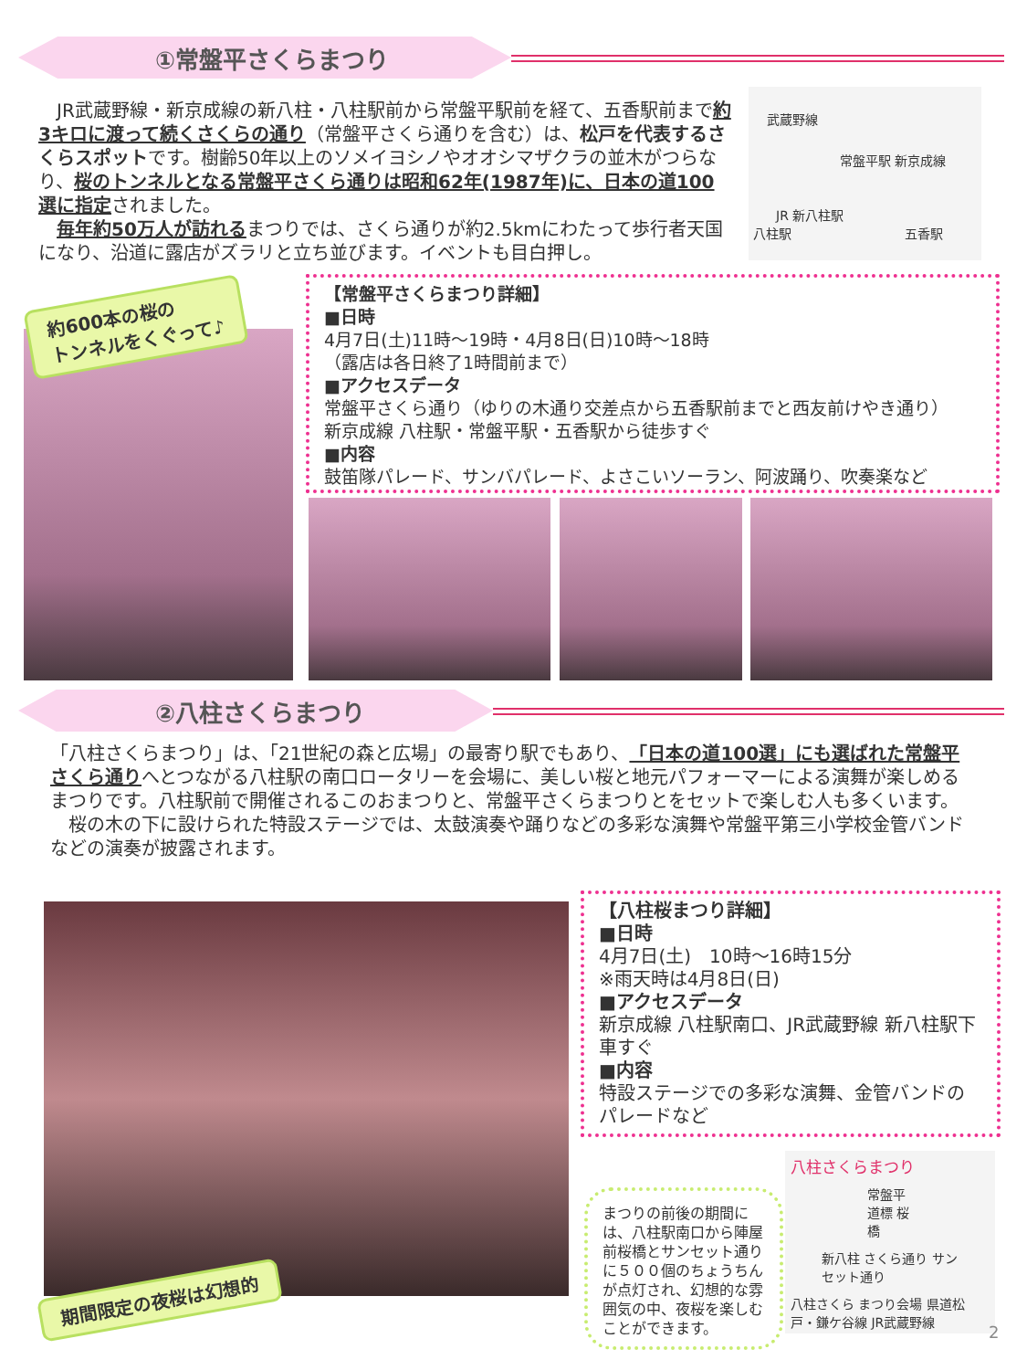①常盤平さくらまつり
　JR武蔵野線・新京成線の新八柱・八柱駅前から常盤平駅前を経て、五香駅前まで約3キロに渡って続くさくらの通り（常盤平さくら通りを含む）は、松戸を代表するさくらスポットです。樹齢50年以上のソメイヨシノやオオシマザクラの並木がつらなり、桜のトンネルとなる常盤平さくら通りは昭和62年(1987年)に、日本の道100選に指定されました。
　毎年約50万人が訪れるまつりでは、さくら通りが約2.5kmにわたって歩行者天国になり、沿道に露店がズラリと立ち並びます。イベントも目白押し。
武蔵野線
常盤平駅 新京成線
JR 新八柱駅
八柱駅 五香駅
約600本の桜の
トンネルをくぐって♪
【常盤平さくらまつり詳細】
■日時
4月7日(土)11時～19時・4月8日(日)10時～18時
（露店は各日終了1時間前まで）
■アクセスデータ
常盤平さくら通り（ゆりの木通り交差点から五香駅前までと西友前けやき通り）
新京成線 八柱駅・常盤平駅・五香駅から徒歩すぐ
■内容
鼓笛隊パレード、サンバパレード、よさこいソーラン、阿波踊り、吹奏楽など
②八柱さくらまつり
「八柱さくらまつり」は、「21世紀の森と広場」の最寄り駅でもあり、「日本の道100選」にも選ばれた常盤平さくら通りへとつながる八柱駅の南口ロータリーを会場に、美しい桜と地元パフォーマーによる演舞が楽しめるまつりです。八柱駅前で開催されるこのおまつりと、常盤平さくらまつりとをセットで楽しむ人も多くいます。
　桜の木の下に設けられた特設ステージでは、太鼓演奏や踊りなどの多彩な演舞や常盤平第三小学校金管バンドなどの演奏が披露されます。
期間限定の夜桜は幻想的
【八柱桜まつり詳細】
■日時
4月7日(土)　10時～16時15分
※雨天時は4月8日(日)
■アクセスデータ
新京成線 八柱駅南口、JR武蔵野線 新八柱駅下車すぐ
■内容
特設ステージでの多彩な演舞、金管バンドのパレードなど
まつりの前後の期間には、八柱駅南口から陣屋前桜橋とサンセット通りに５００個のちょうちんが点灯され、幻想的な雰囲気の中、夜桜を楽しむことができます。
八柱さくらまつり
常盤平 道標 桜橋
新八柱 さくら通り サンセット通り
八柱さくら まつり会場 県道松戸・鎌ケ谷線 JR武蔵野線
2